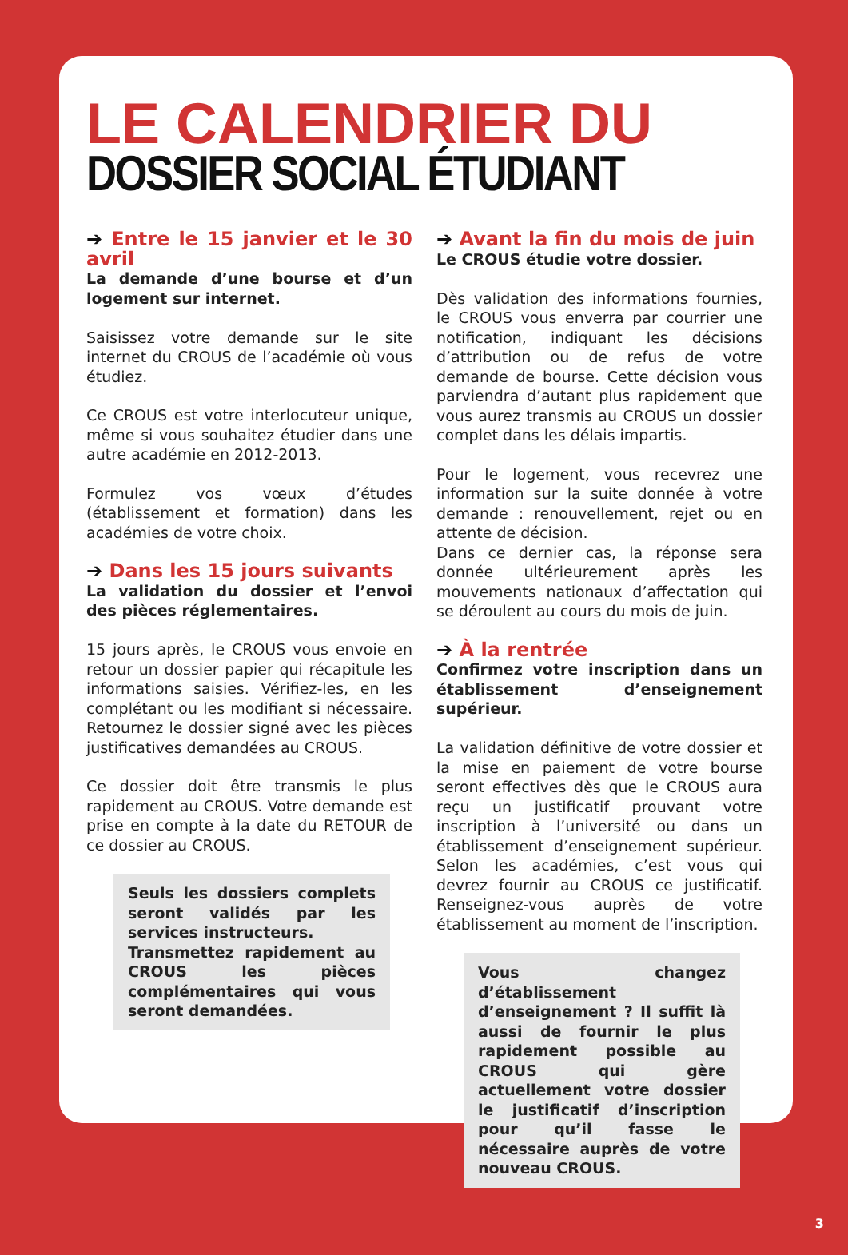LE CALENDRIER DU
DOSSIER SOCIAL ÉTUDIANT
➔ Entre le 15 janvier et le 30 avril
La demande d’une bourse et d’un logement sur internet.
Saisissez votre demande sur le site internet du CROUS de l’académie où vous étudiez.
Ce CROUS est votre interlocuteur unique, même si vous souhaitez étudier dans une autre académie en 2012-2013.
Formulez vos vœux d’études (établissement et formation) dans les académies de votre choix.
➔ Dans les 15 jours suivants
La validation du dossier et l’envoi des pièces réglementaires.
15 jours après, le CROUS vous envoie en retour un dossier papier qui récapitule les informations saisies. Vérifiez-les, en les complétant ou les modifiant si nécessaire. Retournez le dossier signé avec les pièces justificatives demandées au CROUS.
Ce dossier doit être transmis le plus rapidement au CROUS. Votre demande est prise en compte à la date du RETOUR de ce dossier au CROUS.
Seuls les dossiers complets seront validés par les services instructeurs.
Transmettez rapidement au CROUS les pièces complémentaires qui vous seront demandées.
➔ Avant la fin du mois de juin
Le CROUS étudie votre dossier.
Dès validation des informations fournies, le CROUS vous enverra par courrier une notification, indiquant les décisions d’attribution ou de refus de votre demande de bourse. Cette décision vous parviendra d’autant plus rapidement que vous aurez transmis au CROUS un dossier complet dans les délais impartis.
Pour le logement, vous recevrez une information sur la suite donnée à votre demande : renouvellement, rejet ou en attente de décision.
Dans ce dernier cas, la réponse sera donnée ultérieurement après les mouvements nationaux d’affectation qui se déroulent au cours du mois de juin.
➔ À la rentrée
Confirmez votre inscription dans un établissement d’enseignement supérieur.
La validation définitive de votre dossier et la mise en paiement de votre bourse seront effectives dès que le CROUS aura reçu un justificatif prouvant votre inscription à l’université ou dans un établissement d’enseignement supérieur. Selon les académies, c’est vous qui devrez fournir au CROUS ce justificatif. Renseignez-vous auprès de votre établissement au moment de l’inscription.
Vous changez d’établissement d’enseignement ? Il suffit là aussi de fournir le plus rapidement possible au CROUS qui gère actuellement votre dossier le justificatif d’inscription pour qu’il fasse le nécessaire auprès de votre nouveau CROUS.
3